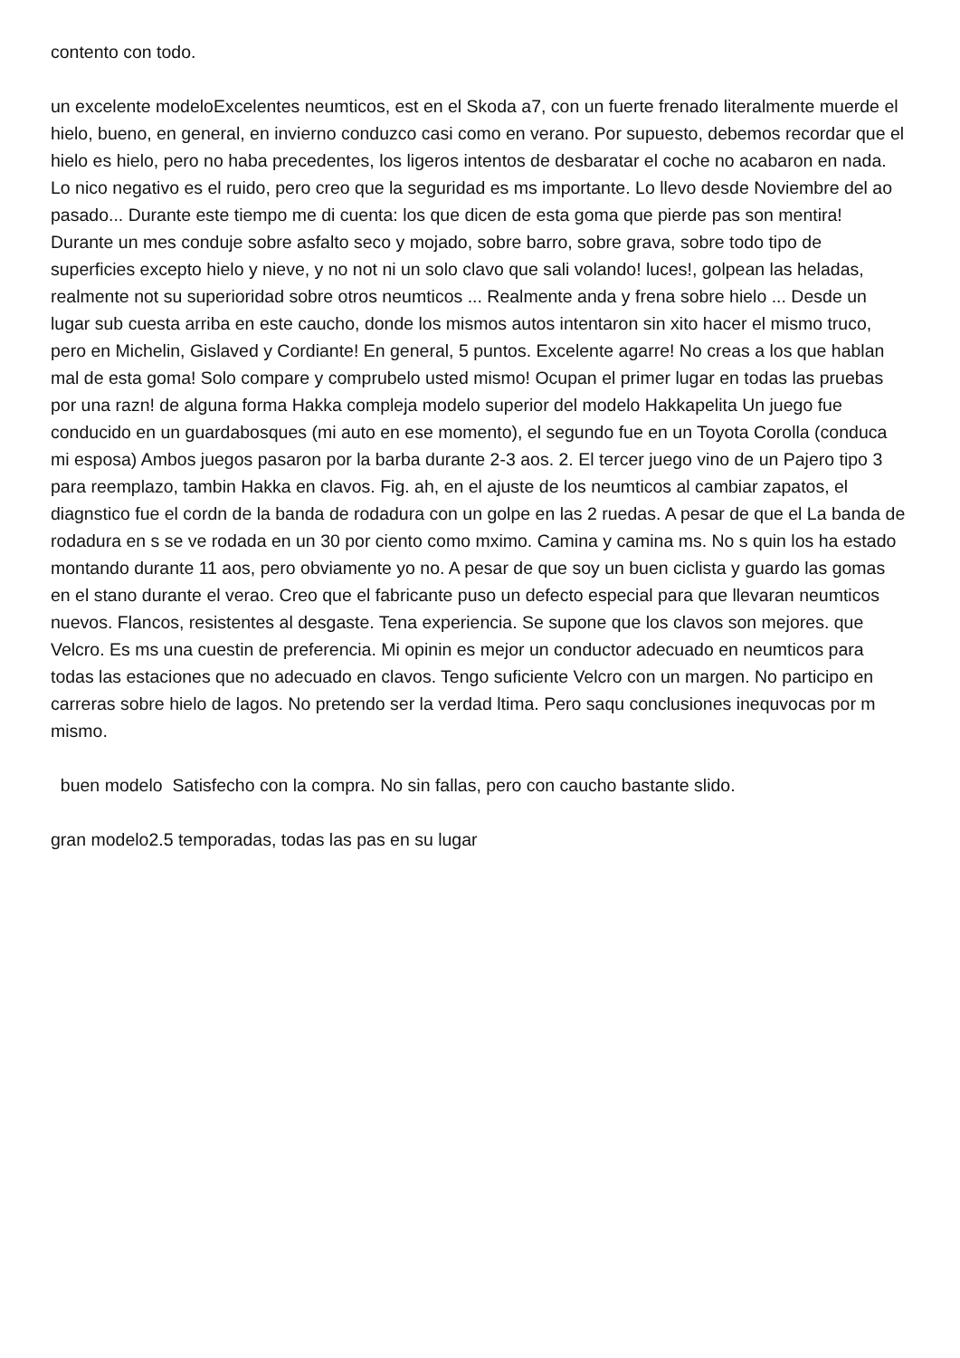contento con todo.
un excelente modeloExcelentes neumticos, est en el Skoda a7, con un fuerte frenado literalmente muerde el hielo, bueno, en general, en invierno conduzco casi como en verano. Por supuesto, debemos recordar que el hielo es hielo, pero no haba precedentes, los ligeros intentos de desbaratar el coche no acabaron en nada. Lo nico negativo es el ruido, pero creo que la seguridad es ms importante. Lo llevo desde Noviembre del ao pasado... Durante este tiempo me di cuenta: los que dicen de esta goma que pierde pas son mentira! Durante un mes conduje sobre asfalto seco y mojado, sobre barro, sobre grava, sobre todo tipo de superficies excepto hielo y nieve, y no not ni un solo clavo que sali volando! luces!, golpean las heladas, realmente not su superioridad sobre otros neumticos ... Realmente anda y frena sobre hielo ... Desde un lugar sub cuesta arriba en este caucho, donde los mismos autos intentaron sin xito hacer el mismo truco, pero en Michelin, Gislaved y Cordiante! En general, 5 puntos. Excelente agarre! No creas a los que hablan mal de esta goma! Solo compare y comprubelo usted mismo! Ocupan el primer lugar en todas las pruebas por una razn! de alguna forma Hakka compleja modelo superior del modelo Hakkapelita Un juego fue conducido en un guardabosques (mi auto en ese momento), el segundo fue en un Toyota Corolla (conduca mi esposa) Ambos juegos pasaron por la barba durante 2-3 aos. 2. El tercer juego vino de un Pajero tipo 3 para reemplazo, tambin Hakka en clavos. Fig. ah, en el ajuste de los neumticos al cambiar zapatos, el diagnstico fue el cordn de la banda de rodadura con un golpe en las 2 ruedas. A pesar de que el La banda de rodadura en s se ve rodada en un 30 por ciento como mximo. Camina y camina ms. No s quin los ha estado montando durante 11 aos, pero obviamente yo no. A pesar de que soy un buen ciclista y guardo las gomas en el stano durante el verao. Creo que el fabricante puso un defecto especial para que llevaran neumticos nuevos. Flancos, resistentes al desgaste. Tena experiencia. Se supone que los clavos son mejores. que Velcro. Es ms una cuestin de preferencia. Mi opinin es mejor un conductor adecuado en neumticos para todas las estaciones que no adecuado en clavos. Tengo suficiente Velcro con un margen. No participo en carreras sobre hielo de lagos. No pretendo ser la verdad ltima. Pero saqu conclusiones inequvocas por m mismo.
buen modelo Satisfecho con la compra. No sin fallas, pero con caucho bastante slido.
gran modelo2.5 temporadas, todas las pas en su lugar